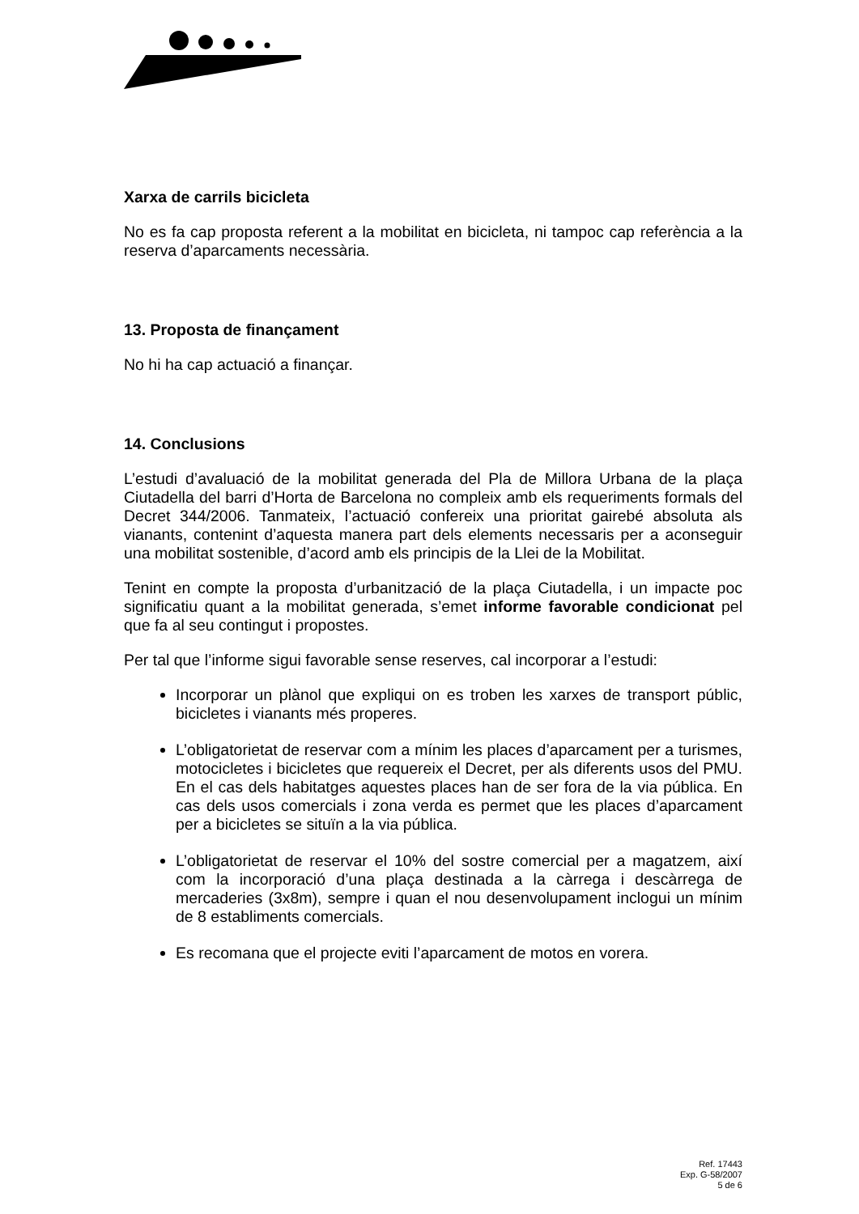Xarxa de carrils bicicleta
No es fa cap proposta referent a la mobilitat en bicicleta, ni tampoc cap referència a la reserva d’aparcaments necessària.
13. Proposta de finançament
No hi ha cap actuació a finançar.
14. Conclusions
L’estudi d’avaluació de la mobilitat generada del Pla de Millora Urbana de la plaça Ciutadella del barri d’Horta de Barcelona no compleix amb els requeriments formals del Decret 344/2006. Tanmateix, l’actuació confereix una prioritat gairebé absoluta als vianants, contenint d’aquesta manera part dels elements necessaris per a aconseguir una mobilitat sostenible, d’acord amb els principis de la Llei de la Mobilitat.
Tenint en compte la proposta d’urbanització de la plaça Ciutadella, i un impacte poc significatiu quant a la mobilitat generada, s’emet informe favorable condicionat pel que fa al seu contingut i propostes.
Per tal que l’informe sigui favorable sense reserves, cal incorporar a l’estudi:
Incorporar un plànol que expliqui on es troben les xarxes de transport públic, bicicletes i vianants més properes.
L’obligatorietat de reservar com a mínim les places d’aparcament per a turismes, motocicletes i bicicletes que requereix el Decret, per als diferents usos del PMU. En el cas dels habitatges aquestes places han de ser fora de la via pública. En cas dels usos comercials i zona verda es permet que les places d’aparcament per a bicicletes se situïn a la via pública.
L’obligatorietat de reservar el 10% del sostre comercial per a magatzem, així com la incorporació d’una plaça destinada a la càrrega i descàrrega de mercaderies (3x8m), sempre i quan el nou desenvolupament inclogui un mínim de 8 establiments comercials.
Es recomana que el projecte eviti l’aparcament de motos en vorera.
Ref. 17443
Exp. G-58/2007
5 de 6